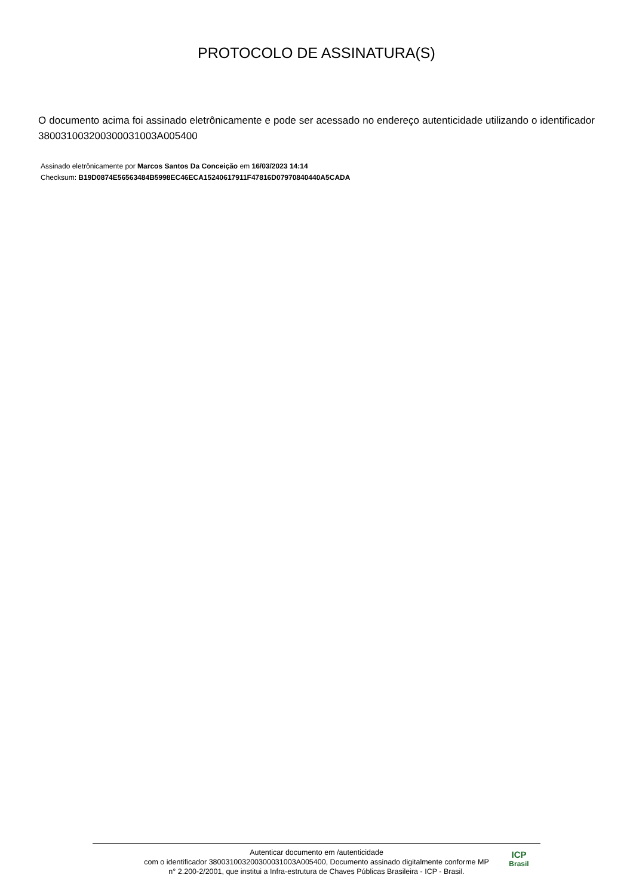PROTOCOLO DE ASSINATURA(S)
O documento acima foi assinado eletrônicamente e pode ser acessado no endereço autenticidade utilizando o identificador 380031003200300031003A005400
Assinado eletrônicamente por Marcos Santos Da Conceição em 16/03/2023 14:14
Checksum: B19D0874E56563484B5998EC46ECA15240617911F47816D07970840440A5CADA
Autenticar documento em /autenticidade
com o identificador 380031003200300031003A005400, Documento assinado digitalmente conforme MP
n° 2.200-2/2001, que institui a Infra-estrutura de Chaves Públicas Brasileira - ICP - Brasil.
ICP
Brasil